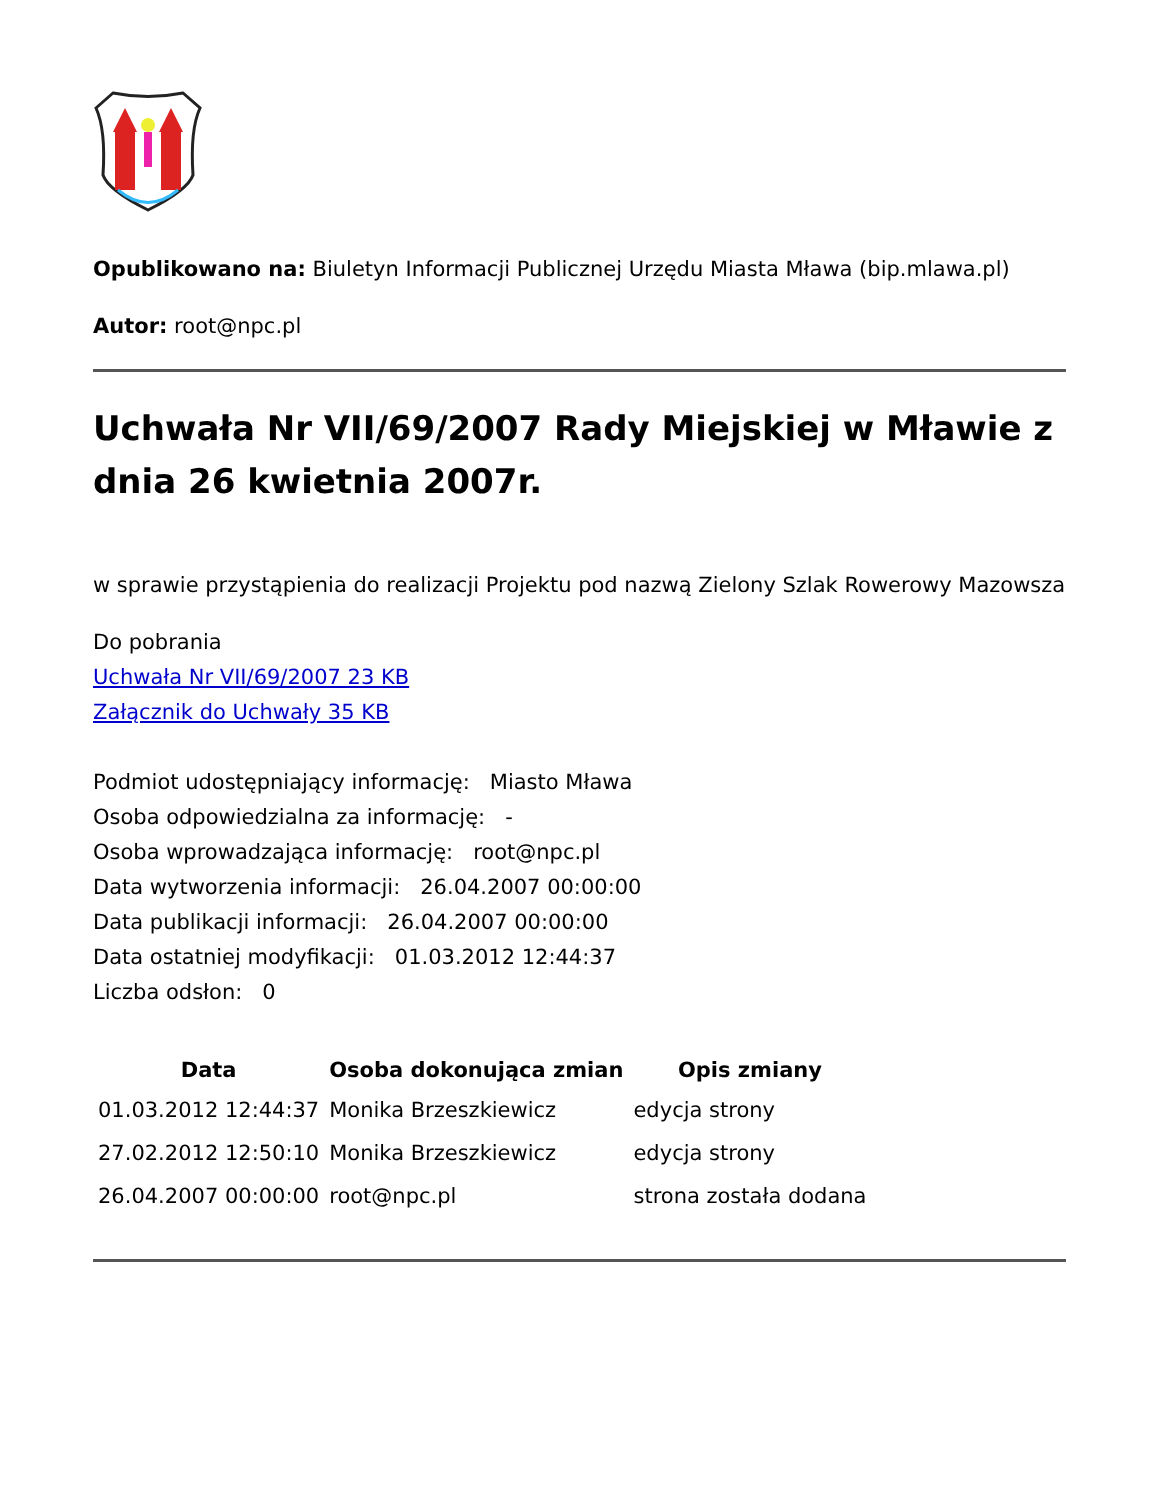Opublikowano na: Biuletyn Informacji Publicznej Urzędu Miasta Mława (bip.mlawa.pl)
Autor: root@npc.pl
Uchwała Nr VII/69/2007 Rady Miejskiej w Mławie z dnia 26 kwietnia 2007r.
w sprawie przystąpienia do realizacji Projektu pod nazwą Zielony Szlak Rowerowy Mazowsza
Do pobrania
Uchwała Nr VII/69/2007 23 KB
Załącznik do Uchwały 35 KB
Podmiot udostępniający informację: Miasto Mława
Osoba odpowiedzialna za informację: -
Osoba wprowadzająca informację: root@npc.pl
Data wytworzenia informacji: 26.04.2007 00:00:00
Data publikacji informacji: 26.04.2007 00:00:00
Data ostatniej modyfikacji: 01.03.2012 12:44:37
Liczba odsłon: 0
| Data | Osoba dokonująca zmian | Opis zmiany |
| --- | --- | --- |
| 01.03.2012 12:44:37 | Monika Brzeszkiewicz | edycja strony |
| 27.02.2012 12:50:10 | Monika Brzeszkiewicz | edycja strony |
| 26.04.2007 00:00:00 | root@npc.pl | strona została dodana |